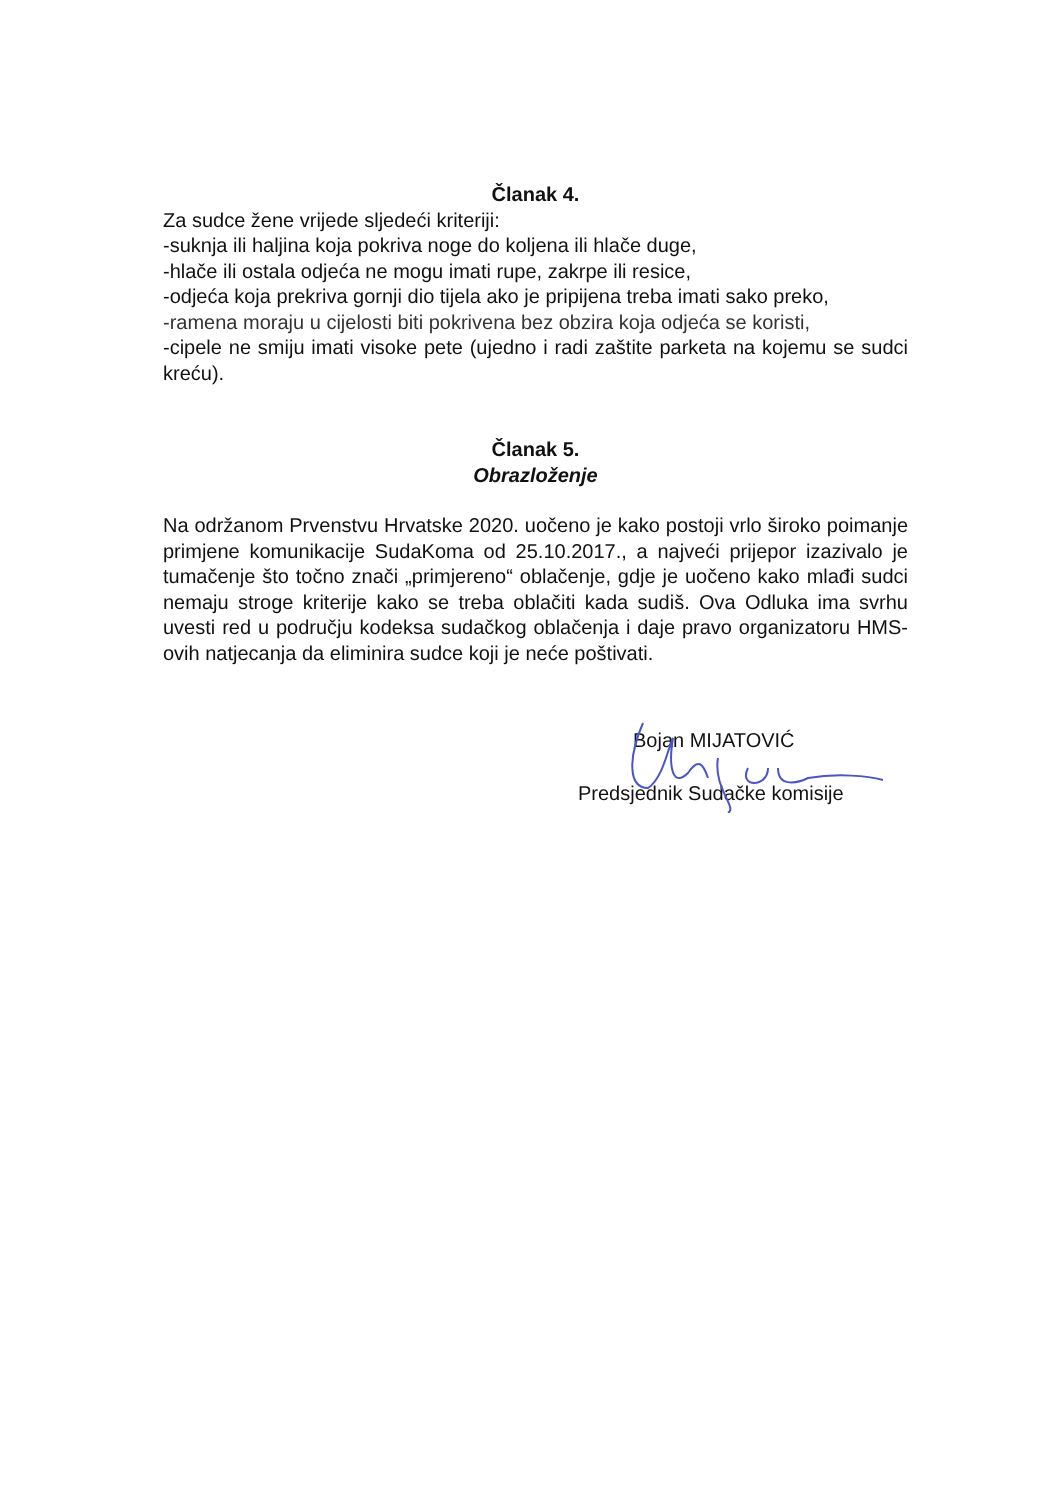Članak 4.
Za sudce žene vrijede sljedeći kriteriji:
-suknja ili haljina koja pokriva noge do koljena ili hlače duge,
-hlače ili ostala odjeća ne mogu imati rupe, zakrpe ili resice,
-odjeća koja prekriva gornji dio tijela ako je pripijena treba imati sako preko,
-ramena moraju u cijelosti biti pokrivena bez obzira koja odjeća se koristi,
-cipele ne smiju imati visoke pete (ujedno i radi zaštite parketa na kojemu se sudci kreću).
Članak 5.
Obrazloženje
Na održanom Prvenstvu Hrvatske 2020. uočeno je kako postoji vrlo široko poimanje primjene komunikacije SudaKoma od 25.10.2017., a najveći prijepor izazivalo je tumačenje što točno znači „primjereno“ oblačenje, gdje je uočeno kako mlađi sudci nemaju stroge kriterije kako se treba oblačiti kada sudiš. Ova Odluka ima svrhu uvesti red u području kodeksa sudačkog oblačenja i daje pravo organizatoru HMS-ovih natjecanja da eliminira sudce koji je neće poštivati.
Bojan MIJATOVIĆ
Predsjednik Sudačke komisije